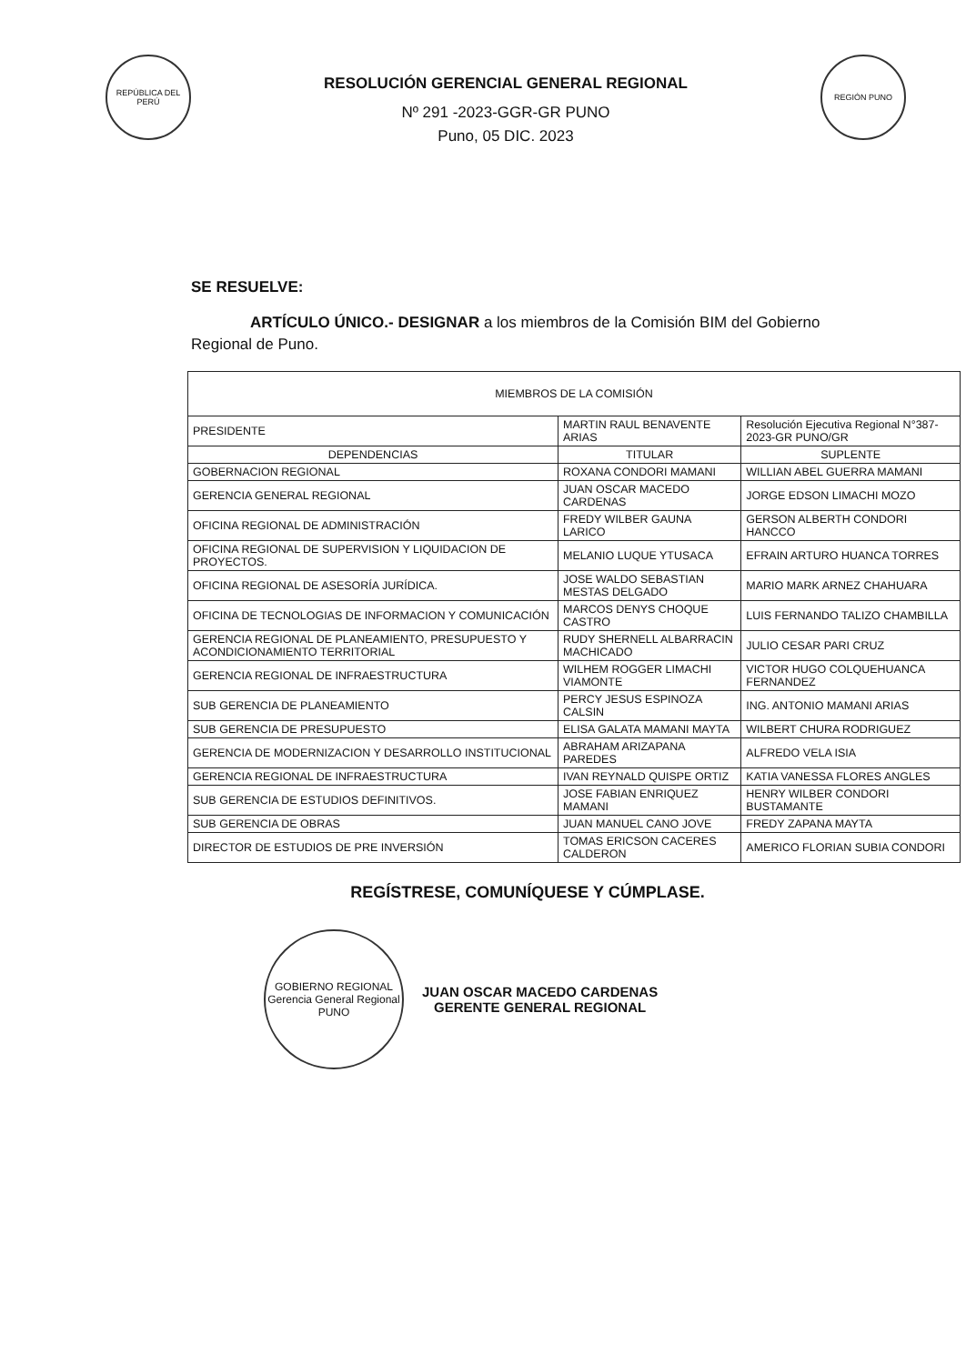REPÚBLICA DEL PERÚ
RESOLUCIÓN GERENCIAL GENERAL REGIONAL
Nº 291 -2023-GGR-GR PUNO
Puno, 05 DIC. 2023
REGIÓN PUNO
SE RESUELVE:
ARTÍCULO ÚNICO.- DESIGNAR a los miembros de la Comisión BIM del Gobierno Regional de Puno.
| MIEMBROS DE LA COMISIÓN | | |
| --- | --- | --- |
| PRESIDENTE | MARTIN RAUL BENAVENTE ARIAS | Resolución Ejecutiva Regional N°387-2023-GR PUNO/GR |
| DEPENDENCIAS | TITULAR | SUPLENTE |
| GOBERNACION REGIONAL | ROXANA CONDORI MAMANI | WILLIAN ABEL GUERRA MAMANI |
| GERENCIA GENERAL REGIONAL | JUAN OSCAR MACEDO CARDENAS | JORGE EDSON LIMACHI MOZO |
| OFICINA REGIONAL DE ADMINISTRACIÓN | FREDY WILBER GAUNA LARICO | GERSON ALBERTH CONDORI HANCCO |
| OFICINA REGIONAL DE SUPERVISION Y LIQUIDACION DE PROYECTOS. | MELANIO LUQUE YTUSACA | EFRAIN ARTURO HUANCA TORRES |
| OFICINA REGIONAL DE ASESORÍA JURÍDICA. | JOSE WALDO SEBASTIAN MESTAS DELGADO | MARIO MARK ARNEZ CHAHUARA |
| OFICINA DE TECNOLOGIAS DE INFORMACION Y COMUNICACIÓN | MARCOS DENYS CHOQUE CASTRO | LUIS FERNANDO TALIZO CHAMBILLA |
| GERENCIA REGIONAL DE PLANEAMIENTO, PRESUPUESTO Y ACONDICIONAMIENTO TERRITORIAL | RUDY SHERNELL ALBARRACIN MACHICADO | JULIO CESAR PARI CRUZ |
| GERENCIA REGIONAL DE INFRAESTRUCTURA | WILHEM ROGGER LIMACHI VIAMONTE | VICTOR HUGO COLQUEHUANCA FERNANDEZ |
| SUB GERENCIA DE PLANEAMIENTO | PERCY JESUS ESPINOZA CALSIN | ING. ANTONIO MAMANI ARIAS |
| SUB GERENCIA DE PRESUPUESTO | ELISA GALATA MAMANI MAYTA | WILBERT CHURA RODRIGUEZ |
| GERENCIA DE MODERNIZACION Y DESARROLLO INSTITUCIONAL | ABRAHAM ARIZAPANA PAREDES | ALFREDO VELA ISIA |
| GERENCIA REGIONAL DE INFRAESTRUCTURA | IVAN REYNALD QUISPE ORTIZ | KATIA VANESSA FLORES ANGLES |
| SUB GERENCIA DE ESTUDIOS DEFINITIVOS. | JOSE FABIAN ENRIQUEZ MAMANI | HENRY WILBER CONDORI BUSTAMANTE |
| SUB GERENCIA DE OBRAS | JUAN MANUEL CANO JOVE | FREDY ZAPANA MAYTA |
| DIRECTOR DE ESTUDIOS DE PRE INVERSIÓN | TOMAS ERICSON CACERES CALDERON | AMERICO FLORIAN SUBIA CONDORI |
REGÍSTRESE, COMUNÍQUESE Y CÚMPLASE.
GOBIERNO REGIONAL
Gerencia General Regional
PUNO
JUAN OSCAR MACEDO CARDENAS
GERENTE GENERAL REGIONAL